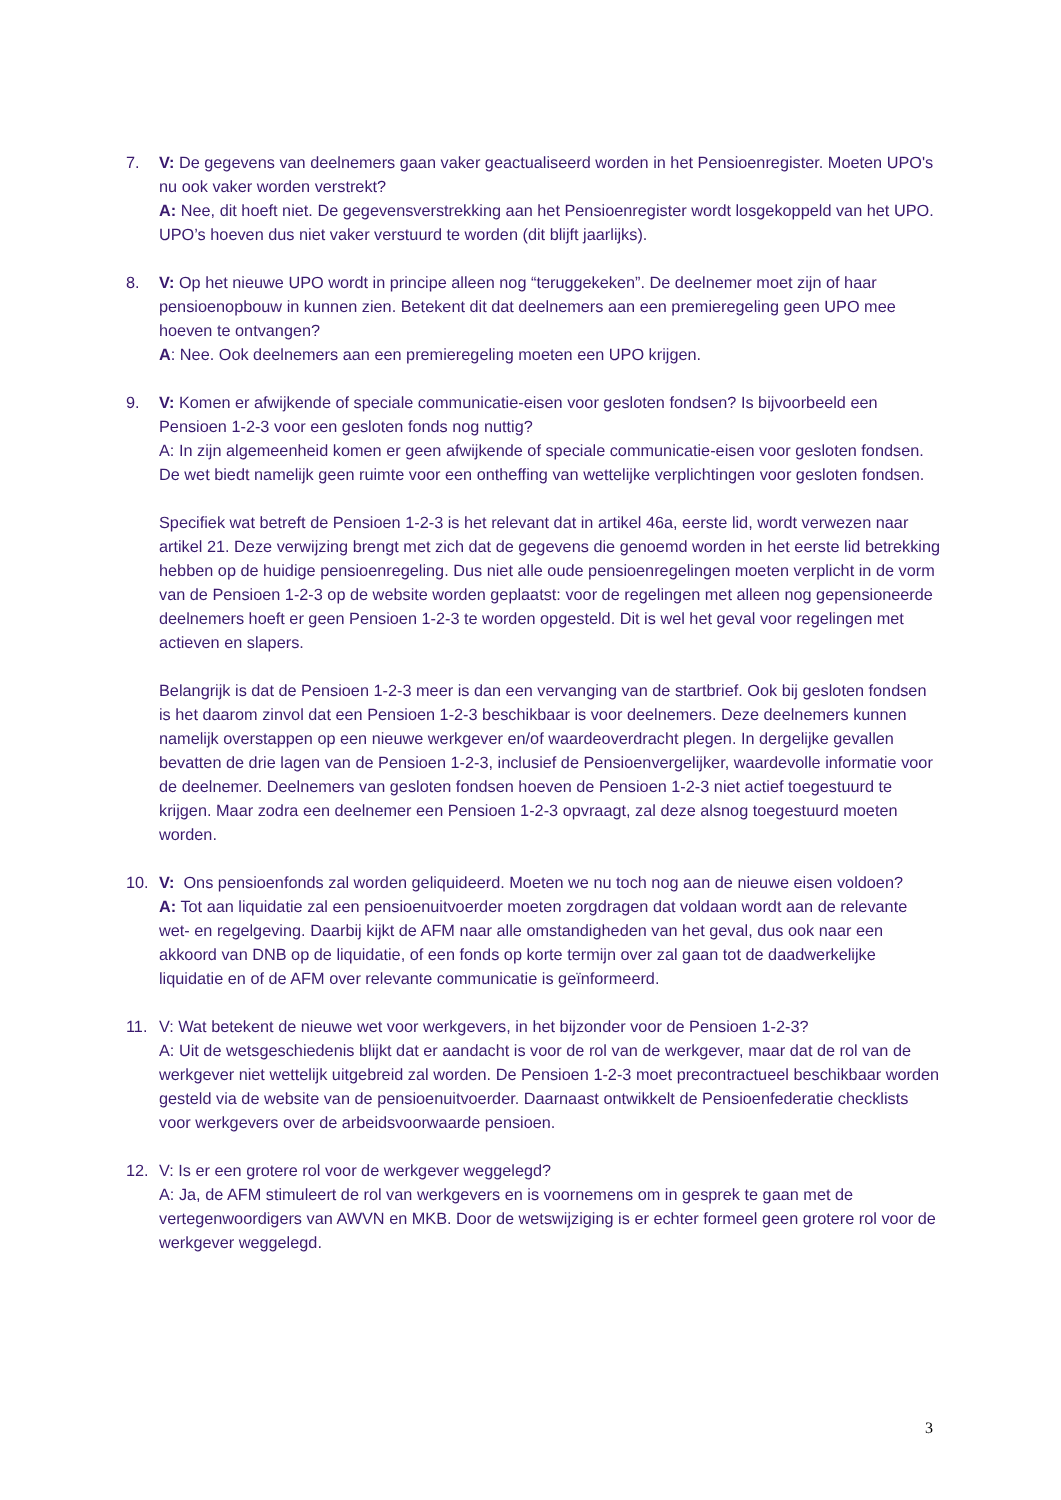7. V: De gegevens van deelnemers gaan vaker geactualiseerd worden in het Pensioenregister. Moeten UPO's nu ook vaker worden verstrekt?
A: Nee, dit hoeft niet. De gegevensverstrekking aan het Pensioenregister wordt losgekoppeld van het UPO. UPO’s hoeven dus niet vaker verstuurd te worden (dit blijft jaarlijks).
8. V: Op het nieuwe UPO wordt in principe alleen nog “teruggekeken”. De deelnemer moet zijn of haar pensioenopbouw in kunnen zien. Betekent dit dat deelnemers aan een premieregeling geen UPO mee hoeven te ontvangen?
A: Nee. Ook deelnemers aan een premieregeling moeten een UPO krijgen.
9. V: Komen er afwijkende of speciale communicatie-eisen voor gesloten fondsen? Is bijvoorbeeld een Pensioen 1-2-3 voor een gesloten fonds nog nuttig?
A: In zijn algemeenheid komen er geen afwijkende of speciale communicatie-eisen voor gesloten fondsen. De wet biedt namelijk geen ruimte voor een ontheffing van wettelijke verplichtingen voor gesloten fondsen.
Specifiek wat betreft de Pensioen 1-2-3 is het relevant dat in artikel 46a, eerste lid, wordt verwezen naar artikel 21. Deze verwijzing brengt met zich dat de gegevens die genoemd worden in het eerste lid betrekking hebben op de huidige pensioenregeling. Dus niet alle oude pensioenregelingen moeten verplicht in de vorm van de Pensioen 1-2-3 op de website worden geplaatst: voor de regelingen met alleen nog gepensioneerde deelnemers hoeft er geen Pensioen 1-2-3 te worden opgesteld. Dit is wel het geval voor regelingen met actieven en slapers.
Belangrijk is dat de Pensioen 1-2-3 meer is dan een vervanging van de startbrief. Ook bij gesloten fondsen is het daarom zinvol dat een Pensioen 1-2-3 beschikbaar is voor deelnemers. Deze deelnemers kunnen namelijk overstappen op een nieuwe werkgever en/of waardeoverdracht plegen. In dergelijke gevallen bevatten de drie lagen van de Pensioen 1-2-3, inclusief de Pensioenvergelijker, waardevolle informatie voor de deelnemer. Deelnemers van gesloten fondsen hoeven de Pensioen 1-2-3 niet actief toegestuurd te krijgen. Maar zodra een deelnemer een Pensioen 1-2-3 opvraagt, zal deze alsnog toegestuurd moeten worden.
10. V: Ons pensioenfonds zal worden geliquideerd. Moeten we nu toch nog aan de nieuwe eisen voldoen?
A: Tot aan liquidatie zal een pensioenuitvoerder moeten zorgdragen dat voldaan wordt aan de relevante wet- en regelgeving. Daarbij kijkt de AFM naar alle omstandigheden van het geval, dus ook naar een akkoord van DNB op de liquidatie, of een fonds op korte termijn over zal gaan tot de daadwerkelijke liquidatie en of de AFM over relevante communicatie is geïnformeerd.
11. V: Wat betekent de nieuwe wet voor werkgevers, in het bijzonder voor de Pensioen 1-2-3?
A: Uit de wetsgeschiedenis blijkt dat er aandacht is voor de rol van de werkgever, maar dat de rol van de werkgever niet wettelijk uitgebreid zal worden. De Pensioen 1-2-3 moet precontractueel beschikbaar worden gesteld via de website van de pensioenuitvoerder. Daarnaast ontwikkelt de Pensioenfederatie checklists voor werkgevers over de arbeidsvoorwaarde pensioen.
12. V: Is er een grotere rol voor de werkgever weggelegd?
A: Ja, de AFM stimuleert de rol van werkgevers en is voornemens om in gesprek te gaan met de vertegenwoordigers van AWVN en MKB. Door de wetswijziging is er echter formeel geen grotere rol voor de werkgever weggelegd.
3